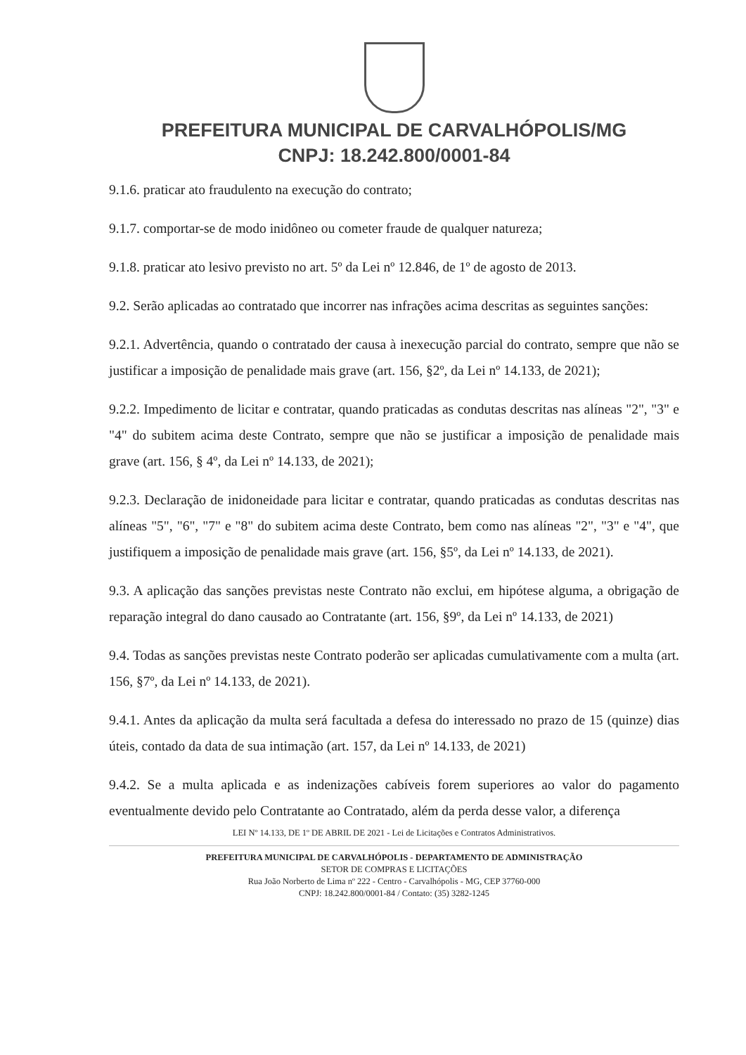PREFEITURA MUNICIPAL DE CARVALHÓPOLIS/MG
CNPJ: 18.242.800/0001-84
9.1.6. praticar ato fraudulento na execução do contrato;
9.1.7. comportar-se de modo inidôneo ou cometer fraude de qualquer natureza;
9.1.8. praticar ato lesivo previsto no art. 5º da Lei nº 12.846, de 1º de agosto de 2013.
9.2. Serão aplicadas ao contratado que incorrer nas infrações acima descritas as seguintes sanções:
9.2.1. Advertência, quando o contratado der causa à inexecução parcial do contrato, sempre que não se justificar a imposição de penalidade mais grave (art. 156, §2º, da Lei nº 14.133, de 2021);
9.2.2. Impedimento de licitar e contratar, quando praticadas as condutas descritas nas alíneas "2", "3" e "4" do subitem acima deste Contrato, sempre que não se justificar a imposição de penalidade mais grave (art. 156, § 4º, da Lei nº 14.133, de 2021);
9.2.3. Declaração de inidoneidade para licitar e contratar, quando praticadas as condutas descritas nas alíneas "5", "6", "7" e "8" do subitem acima deste Contrato, bem como nas alíneas "2", "3" e "4", que justifiquem a imposição de penalidade mais grave (art. 156, §5º, da Lei nº 14.133, de 2021).
9.3. A aplicação das sanções previstas neste Contrato não exclui, em hipótese alguma, a obrigação de reparação integral do dano causado ao Contratante (art. 156, §9º, da Lei nº 14.133, de 2021)
9.4. Todas as sanções previstas neste Contrato poderão ser aplicadas cumulativamente com a multa (art. 156, §7º, da Lei nº 14.133, de 2021).
9.4.1. Antes da aplicação da multa será facultada a defesa do interessado no prazo de 15 (quinze) dias úteis, contado da data de sua intimação (art. 157, da Lei nº 14.133, de 2021)
9.4.2. Se a multa aplicada e as indenizações cabíveis forem superiores ao valor do pagamento eventualmente devido pelo Contratante ao Contratado, além da perda desse valor, a diferença
LEI Nº 14.133, DE 1º DE ABRIL DE 2021 - Lei de Licitações e Contratos Administrativos.
PREFEITURA MUNICIPAL DE CARVALHÓPOLIS - DEPARTAMENTO DE ADMINISTRAÇÃO
SETOR DE COMPRAS E LICITAÇÕES
Rua João Norberto de Lima nº 222 - Centro - Carvalhópolis - MG, CEP 37760-000
CNPJ: 18.242.800/0001-84 / Contato: (35) 3282-1245